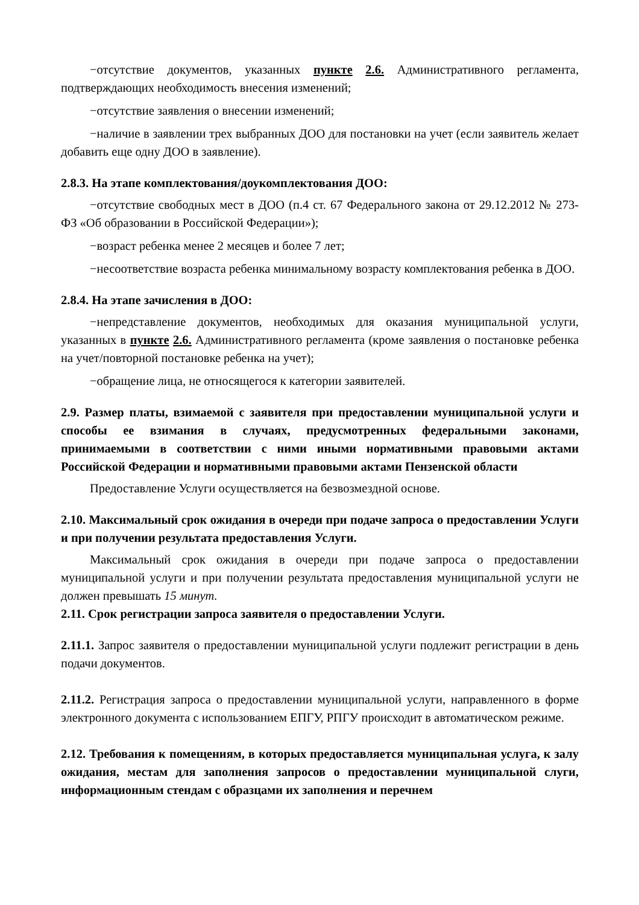−отсутствие документов, указанных пункте 2.6. Административного регламента, подтверждающих необходимость внесения изменений;
−отсутствие заявления о внесении изменений;
−наличие в заявлении трех выбранных ДОО для постановки на учет (если заявитель желает добавить еще одну ДОО в заявление).
2.8.3. На этапе комплектования/доукомплектования ДОО:
−отсутствие свободных мест в ДОО (п.4 ст. 67 Федерального закона от 29.12.2012 № 273-ФЗ «Об образовании в Российской Федерации»);
−возраст ребенка менее 2 месяцев и более 7 лет;
−несоответствие возраста ребенка минимальному возрасту комплектования ребенка в ДОО.
2.8.4. На этапе зачисления в ДОО:
−непредставление документов, необходимых для оказания муниципальной услуги, указанных в пункте 2.6. Административного регламента (кроме заявления о постановке ребенка на учет/повторной постановке ребенка на учет);
−обращение лица, не относящегося к категории заявителей.
2.9. Размер платы, взимаемой с заявителя при предоставлении муниципальной услуги и способы ее взимания в случаях, предусмотренных федеральными законами, принимаемыми в соответствии с ними иными нормативными правовыми актами Российской Федерации и нормативными правовыми актами Пензенской области
Предоставление Услуги осуществляется на безвозмездной основе.
2.10. Максимальный срок ожидания в очереди при подаче запроса о предоставлении Услуги и при получении результата предоставления Услуги.
Максимальный срок ожидания в очереди при подаче запроса о предоставлении муниципальной услуги и при получении результата предоставления муниципальной услуги не должен превышать 15 минут.
2.11. Срок регистрации запроса заявителя о предоставлении Услуги.
2.11.1. Запрос заявителя о предоставлении муниципальной услуги подлежит регистрации в день подачи документов.
2.11.2. Регистрация запроса о предоставлении муниципальной услуги, направленного в форме электронного документа с использованием ЕПГУ, РПГУ происходит в автоматическом режиме.
2.12. Требования к помещениям, в которых предоставляется муниципальная услуга, к залу ожидания, местам для заполнения запросов о предоставлении муниципальной слуги, информационным стендам с образцами их заполнения и перечнем